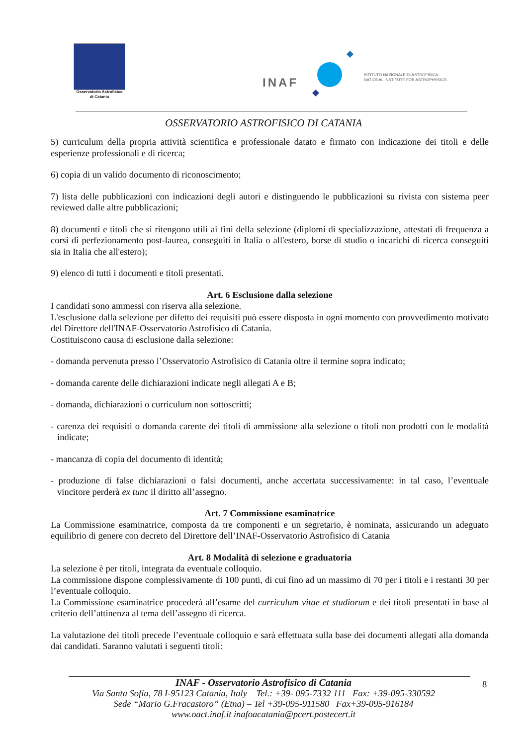Osservatorio Astrofisico
di Catania
INAF
ISTITUTO NAZIONALE DI ASTROFISICA
NATIONAL INSTITUTE FOR ASTROPHYSICS
OSSERVATORIO ASTROFISICO DI CATANIA
5) curriculum della propria attività scientifica e professionale datato e firmato con indicazione dei titoli e delle esperienze professionali e di ricerca;
6) copia di un valido documento di riconoscimento;
7) lista delle pubblicazioni con indicazioni degli autori e distinguendo le pubblicazioni su rivista con sistema peer reviewed dalle altre pubblicazioni;
8) documenti e titoli che si ritengono utili ai fini della selezione (diplomi di specializzazione, attestati di frequenza a corsi di perfezionamento post-laurea, conseguiti in Italia o all'estero, borse di studio o incarichi di ricerca conseguiti sia in Italia che all'estero);
9) elenco di tutti i documenti e titoli presentati.
Art. 6 Esclusione dalla selezione
I candidati sono ammessi con riserva alla selezione.
L'esclusione dalla selezione per difetto dei requisiti può essere disposta in ogni momento con provvedimento motivato del Direttore dell'INAF-Osservatorio Astrofisico di Catania.
Costituiscono causa di esclusione dalla selezione:
- domanda pervenuta presso l’Osservatorio Astrofisico di Catania oltre il termine sopra indicato;
- domanda carente delle dichiarazioni indicate negli allegati A e B;
- domanda, dichiarazioni o curriculum non sottoscritti;
- carenza dei requisiti o domanda carente dei titoli di ammissione alla selezione o titoli non prodotti con le modalità indicate;
- mancanza di copia del documento di identità;
- produzione di false dichiarazioni o falsi documenti, anche accertata successivamente: in tal caso, l’eventuale vincitore perderà ex tunc il diritto all’assegno.
Art. 7 Commissione esaminatrice
La Commissione esaminatrice, composta da tre componenti e un segretario, è nominata, assicurando un adeguato equilibrio di genere con decreto del Direttore dell’INAF-Osservatorio Astrofisico di Catania
Art. 8 Modalità di selezione e graduatoria
La selezione è per titoli, integrata da eventuale colloquio.
La commissione dispone complessivamente di 100 punti, di cui fino ad un massimo di 70 per i titoli e i restanti 30 per l’eventuale colloquio.
La Commissione esaminatrice procederà all’esame del curriculum vitae et studiorum e dei titoli presentati in base al criterio dell’attinenza al tema dell’assegno di ricerca.
La valutazione dei titoli precede l’eventuale colloquio e sarà effettuata sulla base dei documenti allegati alla domanda dai candidati. Saranno valutati i seguenti titoli:
INAF - Osservatorio Astrofisico di Catania
Via Santa Sofia, 78 I-95123 Catania, Italy Tel.: +39- 095-7332 111 Fax: +39-095-330592
Sede “Mario G.Fracastoro” (Etna) – Tel +39-095-911580 Fax+39-095-916184
www.oact.inaf.it inafoacatania@pcert.postecert.it
8